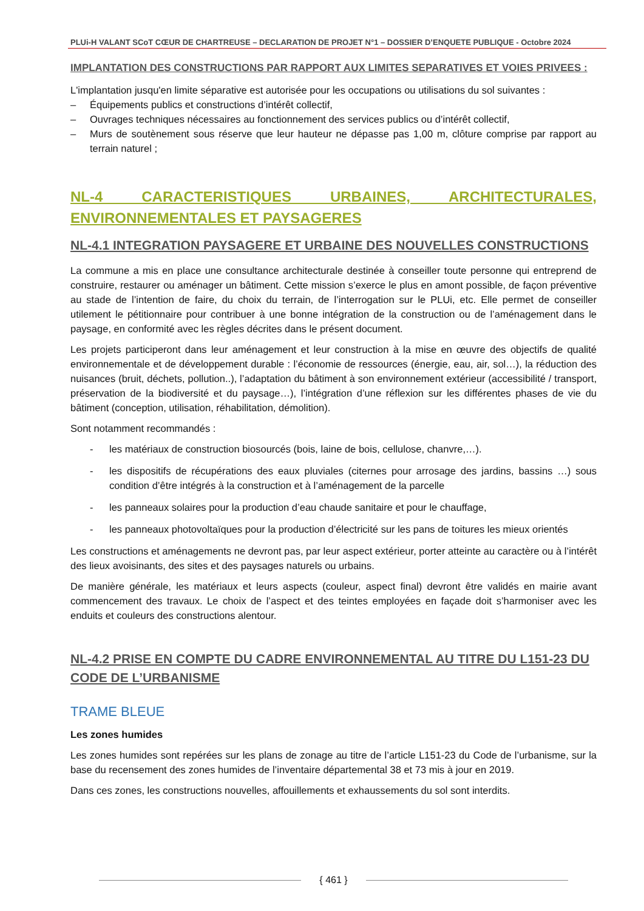PLUi-H VALANT SCoT CŒUR DE CHARTREUSE – DECLARATION DE PROJET N°1 – DOSSIER D’ENQUETE PUBLIQUE - Octobre 2024
IMPLANTATION DES CONSTRUCTIONS PAR RAPPORT AUX LIMITES SEPARATIVES ET VOIES PRIVEES :
L'implantation jusqu'en limite séparative est autorisée pour les occupations ou utilisations du sol suivantes :
– Équipements publics et constructions d’intérêt collectif,
– Ouvrages techniques nécessaires au fonctionnement des services publics ou d’intérêt collectif,
– Murs de soutènement sous réserve que leur hauteur ne dépasse pas 1,00 m, clôture comprise par rapport au terrain naturel ;
NL-4 CARACTERISTIQUES URBAINES, ARCHITECTURALES, ENVIRONNEMENTALES ET PAYSAGERES
NL-4.1 INTEGRATION PAYSAGERE ET URBAINE DES NOUVELLES CONSTRUCTIONS
La commune a mis en place une consultance architecturale destinée à conseiller toute personne qui entreprend de construire, restaurer ou aménager un bâtiment. Cette mission s’exerce le plus en amont possible, de façon préventive au stade de l’intention de faire, du choix du terrain, de l’interrogation sur le PLUi, etc. Elle permet de conseiller utilement le pétitionnaire pour contribuer à une bonne intégration de la construction ou de l’aménagement dans le paysage, en conformité avec les règles décrites dans le présent document.
Les projets participeront dans leur aménagement et leur construction à la mise en œuvre des objectifs de qualité environnementale et de développement durable : l’économie de ressources (énergie, eau, air, sol…), la réduction des nuisances (bruit, déchets, pollution..), l’adaptation du bâtiment à son environnement extérieur (accessibilité / transport, préservation de la biodiversité et du paysage…), l’intégration d’une réflexion sur les différentes phases de vie du bâtiment (conception, utilisation, réhabilitation, démolition).
Sont notamment recommandés :
- les matériaux de construction biosourcés (bois, laine de bois, cellulose, chanvre,…).
- les dispositifs de récupérations des eaux pluviales (citernes pour arrosage des jardins, bassins …) sous condition d’être intégrés à la construction et à l’aménagement de la parcelle
- les panneaux solaires pour la production d’eau chaude sanitaire et pour le chauffage,
- les panneaux photovoltaïques pour la production d’électricité sur les pans de toitures les mieux orientés
Les constructions et aménagements ne devront pas, par leur aspect extérieur, porter atteinte au caractère ou à l’intérêt des lieux avoisinants, des sites et des paysages naturels ou urbains.
De manière générale, les matériaux et leurs aspects (couleur, aspect final) devront être validés en mairie avant commencement des travaux. Le choix de l’aspect et des teintes employées en façade doit s’harmoniser avec les enduits et couleurs des constructions alentour.
NL-4.2 PRISE EN COMPTE DU CADRE ENVIRONNEMENTAL AU TITRE DU L151-23 DU CODE DE L’URBANISME
TRAME BLEUE
Les zones humides
Les zones humides sont repérées sur les plans de zonage au titre de l’article L151-23 du Code de l’urbanisme, sur la base du recensement des zones humides de l’inventaire départemental 38 et 73 mis à jour en 2019.
Dans ces zones, les constructions nouvelles, affouillements et exhaussements du sol sont interdits.
{ 461 }